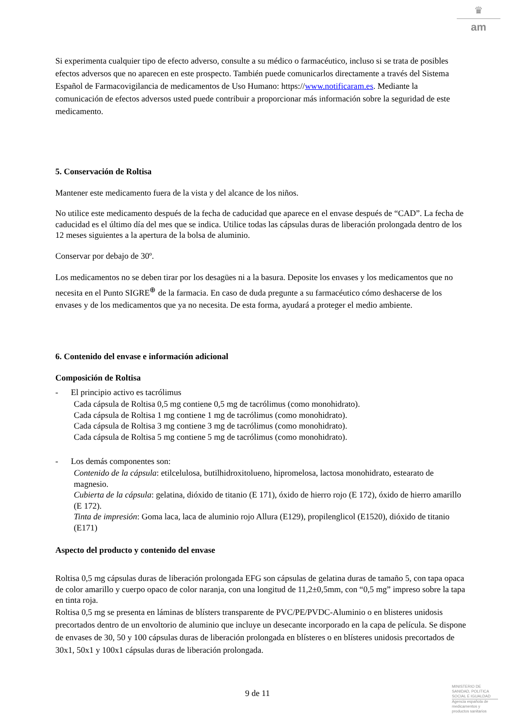♛
am
Si experimenta cualquier tipo de efecto adverso, consulte a su médico o farmacéutico, incluso si se trata de posibles efectos adversos que no aparecen en este prospecto. También puede comunicarlos directamente a través del Sistema Español de Farmacovigilancia de medicamentos de Uso Humano: https://www.notificaram.es. Mediante la comunicación de efectos adversos usted puede contribuir a proporcionar más información sobre la seguridad de este medicamento.
5. Conservación de Roltisa
Mantener este medicamento fuera de la vista y del alcance de los niños.
No utilice este medicamento después de la fecha de caducidad que aparece en el envase después de “CAD”. La fecha de caducidad es el último día del mes que se indica. Utilice todas las cápsulas duras de liberación prolongada dentro de los 12 meses siguientes a la apertura de la bolsa de aluminio.
Conservar por debajo de 30º.
Los medicamentos no se deben tirar por los desagües ni a la basura. Deposite los envases y los medicamentos que no necesita en el Punto SIGRE<sup>⊕</sup> de la farmacia. En caso de duda pregunte a su farmacéutico cómo deshacerse de los envases y de los medicamentos que ya no necesita. De esta forma, ayudará a proteger el medio ambiente.
6. Contenido del envase e información adicional
Composición de Roltisa
- El principio activo es tacrólimus
Cada cápsula de Roltisa 0,5 mg contiene 0,5 mg de tacrólimus (como monohidrato).
Cada cápsula de Roltisa 1 mg contiene 1 mg de tacrólimus (como monohidrato).
Cada cápsula de Roltisa 3 mg contiene 3 mg de tacrólimus (como monohidrato).
Cada cápsula de Roltisa 5 mg contiene 5 mg de tacrólimus (como monohidrato).
- Los demás componentes son:
Contenido de la cápsula: etilcelulosa, butilhidroxitolueno, hipromelosa, lactosa monohidrato, estearato de magnesio.
Cubierta de la cápsula: gelatina, dióxido de titanio (E 171), óxido de hierro rojo (E 172), óxido de hierro amarillo (E 172).
Tinta de impresión: Goma laca, laca de aluminio rojo Allura (E129), propilenglicol (E1520), dióxido de titanio (E171)
Aspecto del producto y contenido del envase
Roltisa 0,5 mg cápsulas duras de liberación prolongada EFG son cápsulas de gelatina duras de tamaño 5, con tapa opaca de color amarillo y cuerpo opaco de color naranja, con una longitud de 11,2±0,5mm, con “0,5 mg” impreso sobre la tapa en tinta roja.
Roltisa 0,5 mg se presenta en láminas de blísters transparente de PVC/PE/PVDC-Aluminio o en blisteres unidosis precortados dentro de un envoltorio de aluminio que incluye un desecante incorporado en la capa de película. Se dispone de envases de 30, 50 y 100 cápsulas duras de liberación prolongada en blísteres o en blísteres unidosis precortados de 30x1, 50x1 y 100x1 cápsulas duras de liberación prolongada.
9 de 11
MINISTERIO DE
SANIDAD, POLITICA
SOCIAL E IGUALDAD
Agencia española de
medicamentos y
productos sanitarios